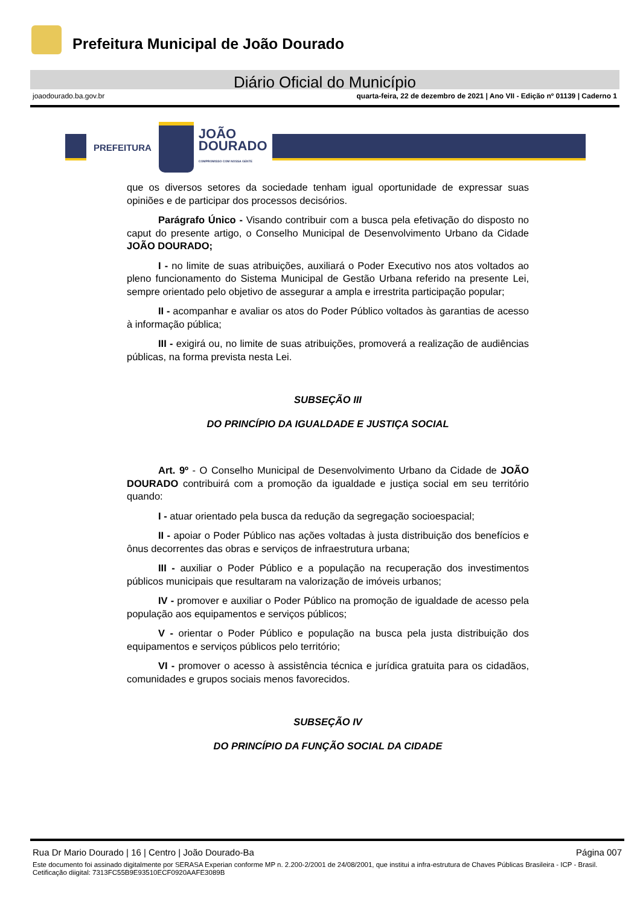Prefeitura Municipal de João Dourado
Diário Oficial do Município
joaodourado.ba.gov.br quarta-feira, 22 de dezembro de 2021 | Ano VII - Edição nº 01139 | Caderno 1
PREFEITURA
JOÃO
DOURADO
COMPROMISSO COM NOSSA GENTE
que os diversos setores da sociedade tenham igual oportunidade de expressar suas opiniões e de participar dos processos decisórios.
Parágrafo Único - Visando contribuir com a busca pela efetivação do disposto no caput do presente artigo, o Conselho Municipal de Desenvolvimento Urbano da Cidade JOÃO DOURADO;
I - no limite de suas atribuições, auxiliará o Poder Executivo nos atos voltados ao pleno funcionamento do Sistema Municipal de Gestão Urbana referido na presente Lei, sempre orientado pelo objetivo de assegurar a ampla e irrestrita participação popular;
II - acompanhar e avaliar os atos do Poder Público voltados às garantias de acesso à informação pública;
III - exigirá ou, no limite de suas atribuições, promoverá a realização de audiências públicas, na forma prevista nesta Lei.
SUBSEÇÃO III
DO PRINCÍPIO DA IGUALDADE E JUSTIÇA SOCIAL
Art. 9º - O Conselho Municipal de Desenvolvimento Urbano da Cidade de JOÃO DOURADO contribuirá com a promoção da igualdade e justiça social em seu território quando:
I - atuar orientado pela busca da redução da segregação socioespacial;
II - apoiar o Poder Público nas ações voltadas à justa distribuição dos benefícios e ônus decorrentes das obras e serviços de infraestrutura urbana;
III - auxiliar o Poder Público e a população na recuperação dos investimentos públicos municipais que resultaram na valorização de imóveis urbanos;
IV - promover e auxiliar o Poder Público na promoção de igualdade de acesso pela população aos equipamentos e serviços públicos;
V - orientar o Poder Público e população na busca pela justa distribuição dos equipamentos e serviços públicos pelo território;
VI - promover o acesso à assistência técnica e jurídica gratuita para os cidadãos, comunidades e grupos sociais menos favorecidos.
SUBSEÇÃO IV
DO PRINCÍPIO DA FUNÇÃO SOCIAL DA CIDADE
Rua Dr Mario Dourado | 16 | Centro | João Dourado-Ba Página 007
Este documento foi assinado digitalmente por SERASA Experian conforme MP n. 2.200-2/2001 de 24/08/2001, que institui a infra-estrutura de Chaves Públicas Brasileira - ICP - Brasil. Cetificação diigital: 7313FC55B9E93510ECF0920AAFE3089B